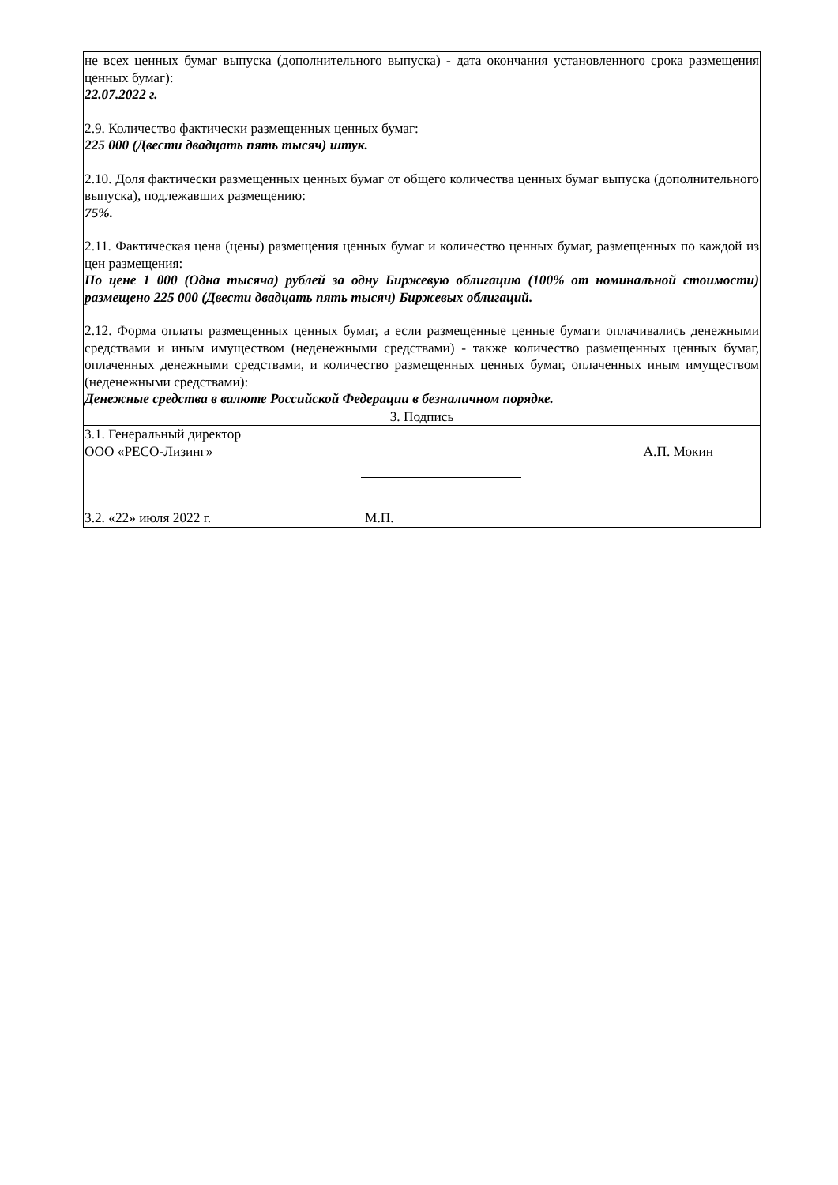| не всех ценных бумаг выпуска (дополнительного выпуска) - дата окончания установленного срока размещения ценных бумаг): 22.07.2022 г. 2.9. Количество фактически размещенных ценных бумаг: 225 000 (Двести двадцать пять тысяч) штук. 2.10. Доля фактически размещенных ценных бумаг от общего количества ценных бумаг выпуска (дополнительного выпуска), подлежавших размещению: 75%. 2.11. Фактическая цена (цены) размещения ценных бумаг и количество ценных бумаг, размещенных по каждой из цен размещения: По цене 1 000 (Одна тысяча) рублей за одну Биржевую облигацию (100% от номинальной стоимости) размещено 225 000 (Двести двадцать пять тысяч) Биржевых облигаций. 2.12. Форма оплаты размещенных ценных бумаг, а если размещенные ценные бумаги оплачивались денежными средствами и иным имуществом (неденежными средствами) - также количество размещенных ценных бумаг, оплаченных денежными средствами, и количество размещенных ценных бумаг, оплаченных иным имуществом (неденежными средствами): Денежные средства в валюте Российской Федерации в безналичном порядке. |
| 3. Подпись |
| 3.1. Генеральный директор ООО «РЕСО-Лизинг» А.П. Мокин 3.2. «22» июля 2022 г. М.П. |